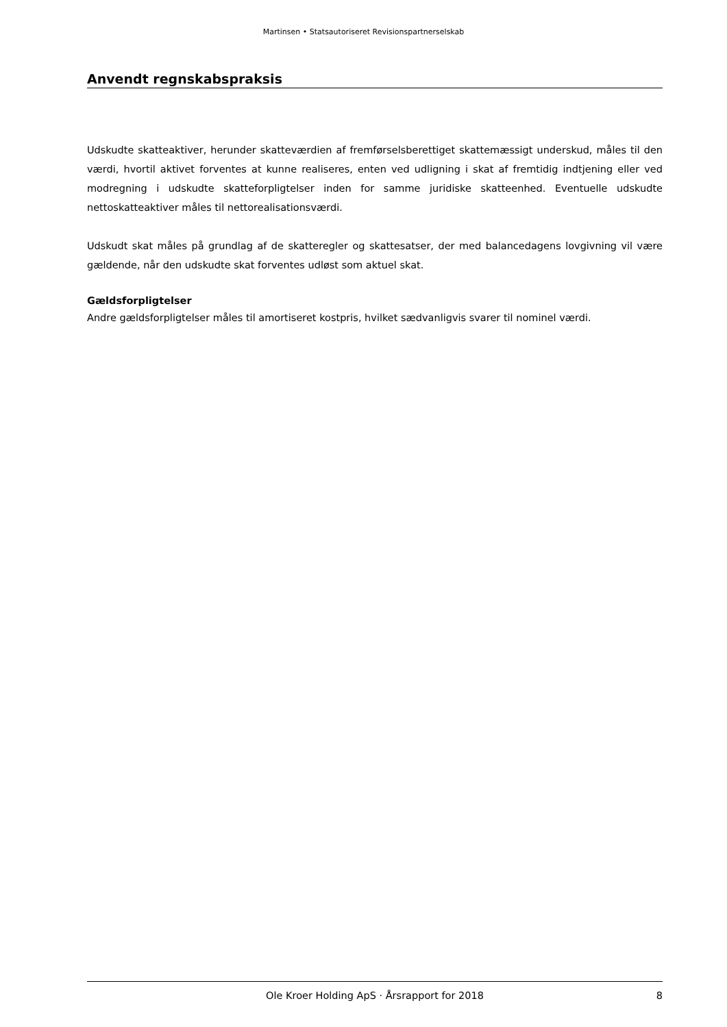Martinsen • Statsautoriseret Revisionspartnerselskab
Anvendt regnskabspraksis
Udskudte skatteaktiver, herunder skatteværdien af fremførselsberettiget skattemæssigt underskud, måles til den værdi, hvortil aktivet forventes at kunne realiseres, enten ved udligning i skat af fremtidig indtjening eller ved modregning i udskudte skatteforpligtelser inden for samme juridiske skatteenhed. Eventuelle udskudte nettoskatteaktiver måles til nettorealisationsværdi.
Udskudt skat måles på grundlag af de skatteregler og skattesatser, der med balancedagens lovgivning vil være gældende, når den udskudte skat forventes udløst som aktuel skat.
Gældsforpligtelser
Andre gældsforpligtelser måles til amortiseret kostpris, hvilket sædvanligvis svarer til nominel værdi.
Ole Kroer Holding ApS · Årsrapport for 2018 8